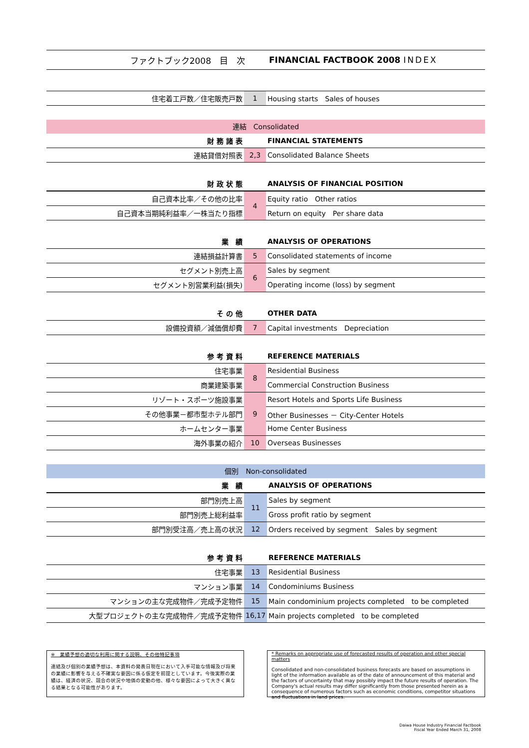ファクトブック2008　目　次 FINANCIAL FACTBOOK 2008 INDEX
| 住宅着工戸数／住宅販売戸数 | 1 | Housing starts Sales of houses |
連結　Consolidated
| 財 務 諸 表 | | FINANCIAL STATEMENTS |
| 連結貸借対照表 | 2,3 | Consolidated Balance Sheets |
| 財 政 状 態 | | ANALYSIS OF FINANCIAL POSITION |
| 自己資本比率／その他の比率 | 4 | Equity ratio Other ratios |
| 自己資本当期純利益率／一株当たり指標 | | Return on equity Per share data |
| 業 績 | | ANALYSIS OF OPERATIONS |
| 連結損益計算書 | 5 | Consolidated statements of income |
| セグメント別売上高 | 6 | Sales by segment |
| セグメント別営業利益(損失) | | Operating income (loss) by segment |
| そ の 他 | | OTHER DATA |
| 設備投資額／減価償却費 | 7 | Capital investments Depreciation |
| 参 考 資 料 | | REFERENCE MATERIALS |
| 住宅事業 | 8 | Residential Business |
| 商業建築事業 | | Commercial Construction Business |
| リゾート・スポーツ施設事業 | 9 | Resort Hotels and Sports Life Business |
| その他事業－都市型ホテル部門 | | Other Businesses － City-Center Hotels |
| ホームセンター事業 | | Home Center Business |
| 海外事業の紹介 | 10 | Overseas Businesses |
個別　Non-consolidated
| 業 績 | | ANALYSIS OF OPERATIONS |
| 部門別売上高 | 11 | Sales by segment |
| 部門別売上総利益率 | | Gross profit ratio by segment |
| 部門別受注高／売上高の状況 | 12 | Orders received by segment Sales by segment |
| 参 考 資 料 | | REFERENCE MATERIALS |
| 住宅事業 | 13 | Residential Business |
| マンション事業 | 14 | Condominiums Business |
| マンションの主な完成物件／完成予定物件 | 15 | Main condominium projects completed to be completed |
| 大型プロジェクトの主な完成物件／完成予定物件 | 16,17 | Main projects completed to be completed |
※　業績予想の適切な利用に関する説明、その他特記事項
連結及び個別の業績予想は、本資料の発表日現在において入手可能な情報及び将来の業績に影響を与える不確実な要因に係る仮定を前提としています。今後実際の業績は、経済の状況、競合の状況や地価の変動の他、様々な要因によって大きく異なる結果となる可能性があります。
* Remarks on appropriate use of forecasted results of operation and other special matters
Consolidated and non-consolidated business forecasts are based on assumptions in light of the information available as of the date of announcement of this material and the factors of uncertainty that may possibly impact the future results of operation. The Company's actual results may differ significantly from those presented herein as a consequence of numerous factors such as economic conditions, competitor situations and fluctuations in land prices.
Daiwa House Industry Financial Factbook
Fiscal Year Ended March 31, 2008